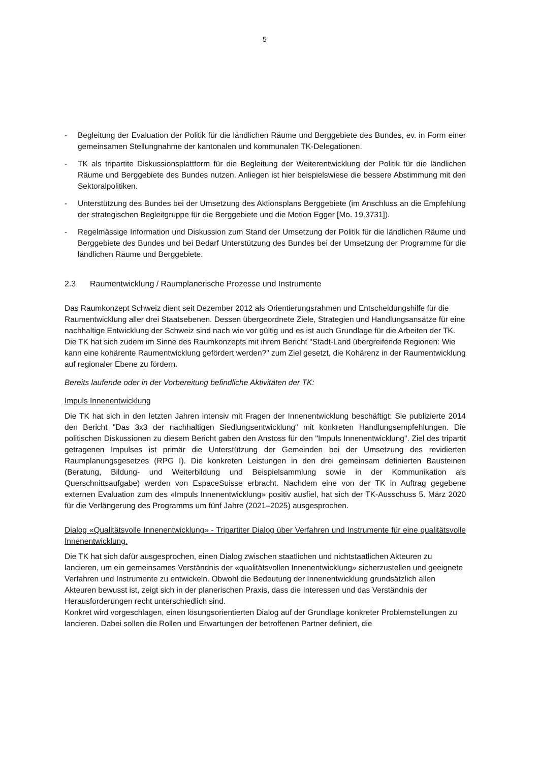5
- Begleitung der Evaluation der Politik für die ländlichen Räume und Berggebiete des Bundes, ev. in Form einer gemeinsamen Stellungnahme der kantonalen und kommunalen TK-Delegationen.
- TK als tripartite Diskussionsplattform für die Begleitung der Weiterentwicklung der Politik für die ländlichen Räume und Berggebiete des Bundes nutzen. Anliegen ist hier beispielswiese die bessere Abstimmung mit den Sektoralpolitiken.
- Unterstützung des Bundes bei der Umsetzung des Aktionsplans Berggebiete (im Anschluss an die Empfehlung der strategischen Begleitgruppe für die Berggebiete und die Motion Egger [Mo. 19.3731]).
- Regelmässige Information und Diskussion zum Stand der Umsetzung der Politik für die ländlichen Räume und Berggebiete des Bundes und bei Bedarf Unterstützung des Bundes bei der Umsetzung der Programme für die ländlichen Räume und Berggebiete.
2.3 Raumentwicklung / Raumplanerische Prozesse und Instrumente
Das Raumkonzept Schweiz dient seit Dezember 2012 als Orientierungsrahmen und Entscheidungshilfe für die Raumentwicklung aller drei Staatsebenen. Dessen übergeordnete Ziele, Strategien und Handlungsansätze für eine nachhaltige Entwicklung der Schweiz sind nach wie vor gültig und es ist auch Grundlage für die Arbeiten der TK. Die TK hat sich zudem im Sinne des Raumkonzepts mit ihrem Bericht "Stadt-Land übergreifende Regionen: Wie kann eine kohärente Raumentwicklung gefördert werden?" zum Ziel gesetzt, die Kohärenz in der Raumentwicklung auf regionaler Ebene zu fördern.
Bereits laufende oder in der Vorbereitung befindliche Aktivitäten der TK:
Impuls Innenentwicklung
Die TK hat sich in den letzten Jahren intensiv mit Fragen der Innenentwicklung beschäftigt: Sie publizierte 2014 den Bericht "Das 3x3 der nachhaltigen Siedlungsentwicklung" mit konkreten Handlungsempfehlungen. Die politischen Diskussionen zu diesem Bericht gaben den Anstoss für den "Impuls Innenentwicklung". Ziel des tripartit getragenen Impulses ist primär die Unterstützung der Gemeinden bei der Umsetzung des revidierten Raumplanungsgesetzes (RPG I). Die konkreten Leistungen in den drei gemeinsam definierten Bausteinen (Beratung, Bildung- und Weiterbildung und Beispielsammlung sowie in der Kommunikation als Querschnittsaufgabe) werden von EspaceSuisse erbracht. Nachdem eine von der TK in Auftrag gegebene externen Evaluation zum des «Impuls Innenentwicklung» positiv ausfiel, hat sich der TK-Ausschuss 5. März 2020 für die Verlängerung des Programms um fünf Jahre (2021–2025) ausgesprochen.
Dialog «Qualitätsvolle Innenentwicklung» - Tripartiter Dialog über Verfahren und Instrumente für eine qualitätsvolle Innenentwicklung.
Die TK hat sich dafür ausgesprochen, einen Dialog zwischen staatlichen und nichtstaatlichen Akteuren zu lancieren, um ein gemeinsames Verständnis der «qualitätsvollen Innenentwicklung» sicherzustellen und geeignete Verfahren und Instrumente zu entwickeln. Obwohl die Bedeutung der Innenentwicklung grundsätzlich allen Akteuren bewusst ist, zeigt sich in der planerischen Praxis, dass die Interessen und das Verständnis der Herausforderungen recht unterschiedlich sind.
Konkret wird vorgeschlagen, einen lösungsorientierten Dialog auf der Grundlage konkreter Problemstellungen zu lancieren. Dabei sollen die Rollen und Erwartungen der betroffenen Partner definiert, die